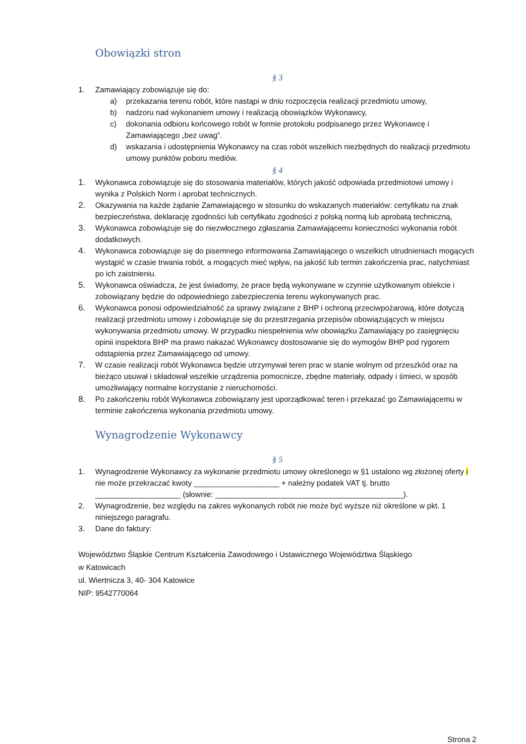Obowiązki stron
§ 3
1. Zamawiający zobowiązuje się do:
a) przekazania terenu robót, które nastąpi w dniu rozpoczęcia realizacji przedmiotu umowy,
b) nadzoru nad wykonaniem umowy i realizacją obowiązków Wykonawcy,
c) dokonania odbioru końcowego robót w formie protokołu podpisanego przez Wykonawcę i Zamawiającego „bez uwag”.
d) wskazania i udostępnienia Wykonawcy na czas robót wszelkich niezbędnych do realizacji przedmiotu umowy punktów poboru mediów.
§ 4
1. Wykonawca zobowiązuje się do stosowania materiałów, których jakość odpowiada przedmiotowi umowy i wynika z Polskich Norm i aprobat technicznych.
2. Okazywania na każde żądanie Zamawiającego w stosunku do wskazanych materiałów: certyfikatu na znak bezpieczeństwa, deklarację zgodności lub certyfikatu zgodności z polską normą lub aprobatą techniczną,
3. Wykonawca zobowiązuje się do niezwłocznego zgłaszania Zamawiającemu konieczności wykonania robót dodatkowych.
4. Wykonawca zobowiązuje się do pisemnego informowania Zamawiającego o wszelkich utrudnieniach mogących wystąpić w czasie trwania robót, a mogących mieć wpływ, na jakość lub termin zakończenia prac, natychmiast po ich zaistnieniu.
5. Wykonawca oświadcza, że jest świadomy, że prace będą wykonywane w czynnie użytkowanym obiekcie i zobowiązany będzie do odpowiedniego zabezpieczenia terenu wykonywanych prac.
6. Wykonawca ponosi odpowiedzialność za sprawy związane z BHP i ochroną przeciwpożarową, które dotyczą realizacji przedmiotu umowy i zobowiązuje się do przestrzegania przepisów obowiązujących w miejscu wykonywania przedmiotu umowy. W przypadku niespełnienia w/w obowiązku Zamawiający po zasięgnięciu opinii inspektora BHP ma prawo nakazać Wykonawcy dostosowanie się do wymogów BHP pod rygorem odstąpienia przez Zamawiającego od umowy.
7. W czasie realizacji robót Wykonawca będzie utrzymywał teren prac w stanie wolnym od przeszkód oraz na bieżąco usuwał i składował wszelkie urządzenia pomocnicze, zbędne materiały, odpady i śmieci, w sposób umożliwiający normalne korzystanie z nieruchomości.
8. Po zakończeniu robót Wykonawca zobowiązany jest uporządkować teren i przekazać go Zamawiającemu w terminie zakończenia wykonania przedmiotu umowy.
Wynagrodzenie Wykonawcy
§ 5
1. Wynagrodzenie Wykonawcy za wykonanie przedmiotu umowy określonego w §1 ustalono wg złożonej oferty i nie może przekraczać kwoty ____________________ + należny podatek VAT tj. brutto ____________________ (słownie: ____________________________________________).
2. Wynagrodzenie, bez względu na zakres wykonanych robót nie może być wyższe niż określone w pkt. 1 niniejszego paragrafu.
3. Dane do faktury:
Województwo Śląskie Centrum Kształcenia Zawodowego i Ustawicznego Województwa Śląskiego
w Katowicach
ul. Wiertnicza 3, 40- 304 Katowice
NIP: 9542770064
Strona 2